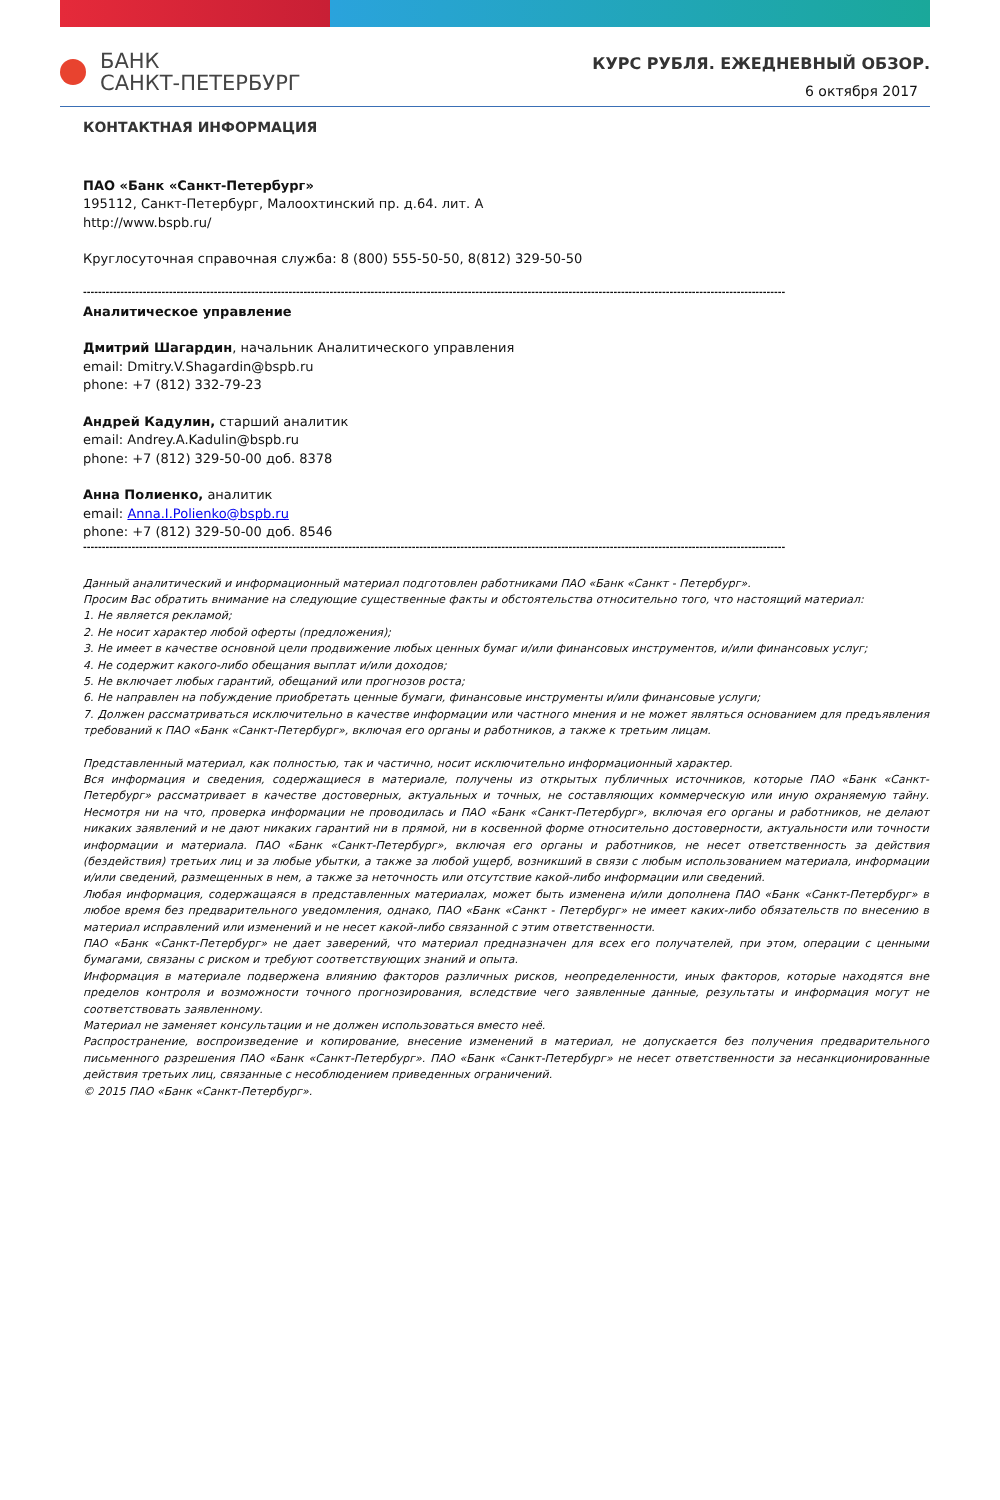БАНК
САНКТ-ПЕТЕРБУРГ
КУРС РУБЛЯ. ЕЖЕДНЕВНЫЙ ОБЗОР.
6 октября 2017
КОНТАКТНАЯ ИНФОРМАЦИЯ
ПАО «Банк «Санкт-Петербург»
195112, Санкт-Петербург, Малоохтинский пр. д.64. лит. А
http://www.bspb.ru/
Круглосуточная справочная служба: 8 (800) 555-50-50, 8(812) 329-50-50
--------------------------------------------------------------------------------------------------------------------------------------------------------------------------------------------
Аналитическое управление
Дмитрий Шагардин, начальник Аналитического управления
email: Dmitry.V.Shagardin@bspb.ru
phone: +7 (812) 332-79-23
Андрей Кадулин, старший аналитик
email: Andrey.A.Kadulin@bspb.ru
phone: +7 (812) 329-50-00 доб. 8378
Анна Полиенко, аналитик
email: Anna.I.Polienko@bspb.ru
phone: +7 (812) 329-50-00 доб. 8546
--------------------------------------------------------------------------------------------------------------------------------------------------------------------------------------------
Данный аналитический и информационный материал подготовлен работниками ПАО «Банк «Санкт - Петербург».
Просим Вас обратить внимание на следующие существенные факты и обстоятельства относительно того, что настоящий материал:
1. Не является рекламой;
2. Не носит характер любой оферты (предложения);
3. Не имеет в качестве основной цели продвижение любых ценных бумаг и/или финансовых инструментов, и/или финансовых услуг;
4. Не содержит какого-либо обещания выплат и/или доходов;
5. Не включает любых гарантий, обещаний или прогнозов роста;
6. Не направлен на побуждение приобретать ценные бумаги, финансовые инструменты и/или финансовые услуги;
7. Должен рассматриваться исключительно в качестве информации или частного мнения и не может являться основанием для предъявления требований к ПАО «Банк «Санкт-Петербург», включая его органы и работников, а также к третьим лицам.
Представленный материал, как полностью, так и частично, носит исключительно информационный характер.
Вся информация и сведения, содержащиеся в материале, получены из открытых публичных источников, которые ПАО «Банк «Санкт-Петербург» рассматривает в качестве достоверных, актуальных и точных, не составляющих коммерческую или иную охраняемую тайну. Несмотря ни на что, проверка информации не проводилась и ПАО «Банк «Санкт-Петербург», включая его органы и работников, не делают никаких заявлений и не дают никаких гарантий ни в прямой, ни в косвенной форме относительно достоверности, актуальности или точности информации и материала. ПАО «Банк «Санкт-Петербург», включая его органы и работников, не несет ответственность за действия (бездействия) третьих лиц и за любые убытки, а также за любой ущерб, возникший в связи с любым использованием материала, информации и/или сведений, размещенных в нем, а также за неточность или отсутствие какой-либо информации или сведений.
Любая информация, содержащаяся в представленных материалах, может быть изменена и/или дополнена ПАО «Банк «Санкт-Петербург» в любое время без предварительного уведомления, однако, ПАО «Банк «Санкт - Петербург» не имеет каких-либо обязательств по внесению в материал исправлений или изменений и не несет какой-либо связанной с этим ответственности.
ПАО «Банк «Санкт-Петербург» не дает заверений, что материал предназначен для всех его получателей, при этом, операции с ценными бумагами, связаны с риском и требуют соответствующих знаний и опыта.
Информация в материале подвержена влиянию факторов различных рисков, неопределенности, иных факторов, которые находятся вне пределов контроля и возможности точного прогнозирования, вследствие чего заявленные данные, результаты и информация могут не соответствовать заявленному.
Материал не заменяет консультации и не должен использоваться вместо неё.
Распространение, воспроизведение и копирование, внесение изменений в материал, не допускается без получения предварительного письменного разрешения ПАО «Банк «Санкт-Петербург». ПАО «Банк «Санкт-Петербург» не несет ответственности за несанкционированные действия третьих лиц, связанные с несоблюдением приведенных ограничений.
© 2015 ПАО «Банк «Санкт-Петербург».